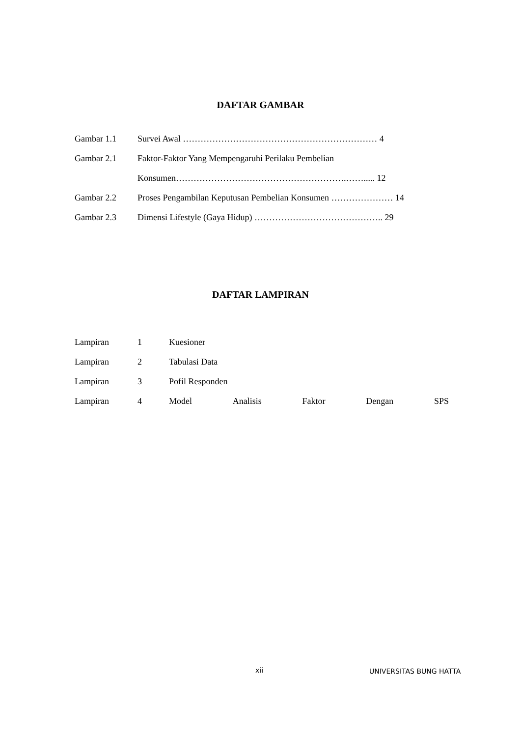DAFTAR GAMBAR
Gambar 1.1 Survei Awal ………………………………………………………… 4
Gambar 2.1 Faktor-Faktor Yang Mempengaruhi Perilaku Pembelian
Konsumen………………………………………………….……..... 12
Gambar 2.2 Proses Pengambilan Keputusan Pembelian Konsumen ………………… 14
Gambar 2.3 Dimensi Lifestyle (Gaya Hidup) …………………………………….. 29
DAFTAR LAMPIRAN
Lampiran 1 Kuesioner
Lampiran 2 Tabulasi Data
Lampiran 3 Pofil Responden
Lampiran 4 Model Analisis Faktor Dengan SPS
xii UNIVERSITAS BUNG HATTA